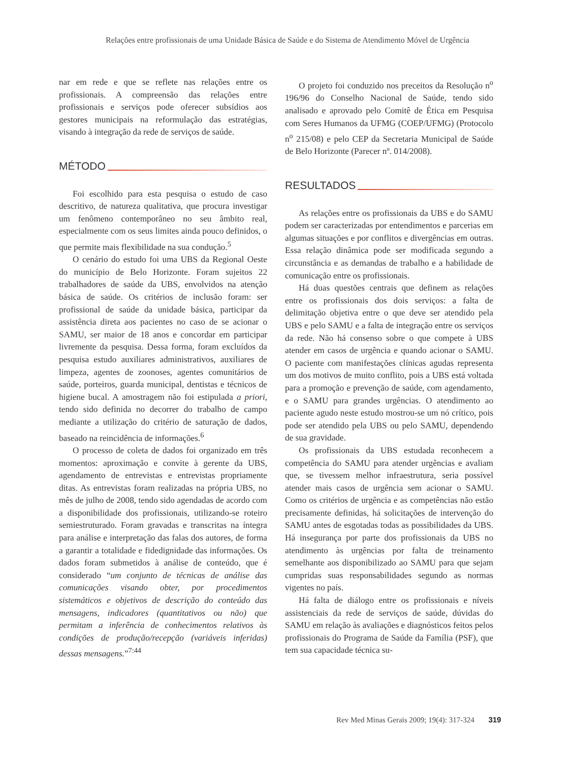Relações entre profissionais de uma Unidade Básica de Saúde e do Sistema de Atendimento Móvel de Urgência
nar em rede e que se reflete nas relações entre os profissionais. A compreensão das relações entre profissionais e serviços pode oferecer subsídios aos gestores municipais na reformulação das estratégias, visando à integração da rede de serviços de saúde.
MÉTODO
Foi escolhido para esta pesquisa o estudo de caso descritivo, de natureza qualitativa, que procura investigar um fenômeno contemporâneo no seu âmbito real, especialmente com os seus limites ainda pouco definidos, o que permite mais flexibilidade na sua condução.<sup>5</sup>
O cenário do estudo foi uma UBS da Regional Oeste do município de Belo Horizonte. Foram sujeitos 22 trabalhadores de saúde da UBS, envolvidos na atenção básica de saúde. Os critérios de inclusão foram: ser profissional de saúde da unidade básica, participar da assistência direta aos pacientes no caso de se acionar o SAMU, ser maior de 18 anos e concordar em participar livremente da pesquisa. Dessa forma, foram excluídos da pesquisa estudo auxiliares administrativos, auxiliares de limpeza, agentes de zoonoses, agentes comunitários de saúde, porteiros, guarda municipal, dentistas e técnicos de higiene bucal. A amostragem não foi estipulada a priori, tendo sido definida no decorrer do trabalho de campo mediante a utilização do critério de saturação de dados, baseado na reincidência de informações.<sup>6</sup>
O processo de coleta de dados foi organizado em três momentos: aproximação e convite à gerente da UBS, agendamento de entrevistas e entrevistas propriamente ditas. As entrevistas foram realizadas na própria UBS, no mês de julho de 2008, tendo sido agendadas de acordo com a disponibilidade dos profissionais, utilizando-se roteiro semiestruturado. Foram gravadas e transcritas na íntegra para análise e interpretação das falas dos autores, de forma a garantir a totalidade e fidedignidade das informações. Os dados foram submetidos à análise de conteúdo, que é considerado “um conjunto de técnicas de análise das comunicações visando obter, por procedimentos sistemáticos e objetivos de descrição do conteúdo das mensagens, indicadores (quantitativos ou não) que permitam a inferência de conhecimentos relativos às condições de produção/recepção (variáveis inferidas) dessas mensagens.”<sup>7:44</sup>
O projeto foi conduzido nos preceitos da Resolução n<sup>o</sup> 196/96 do Conselho Nacional de Saúde, tendo sido analisado e aprovado pelo Comitê de Ética em Pesquisa com Seres Humanos da UFMG (COEP/UFMG) (Protocolo n<sup>o</sup> 215/08) e pelo CEP da Secretaria Municipal de Saúde de Belo Horizonte (Parecer nº. 014/2008).
RESULTADOS
As relações entre os profissionais da UBS e do SAMU podem ser caracterizadas por entendimentos e parcerias em algumas situações e por conflitos e divergências em outras. Essa relação dinâmica pode ser modificada segundo a circunstância e as demandas de trabalho e a habilidade de comunicação entre os profissionais.
Há duas questões centrais que definem as relações entre os profissionais dos dois serviços: a falta de delimitação objetiva entre o que deve ser atendido pela UBS e pelo SAMU e a falta de integração entre os serviços da rede. Não há consenso sobre o que compete à UBS atender em casos de urgência e quando acionar o SAMU. O paciente com manifestações clínicas agudas representa um dos motivos de muito conflito, pois a UBS está voltada para a promoção e prevenção de saúde, com agendamento, e o SAMU para grandes urgências. O atendimento ao paciente agudo neste estudo mostrou-se um nó crítico, pois pode ser atendido pela UBS ou pelo SAMU, dependendo de sua gravidade.
Os profissionais da UBS estudada reconhecem a competência do SAMU para atender urgências e avaliam que, se tivessem melhor infraestrutura, seria possível atender mais casos de urgência sem acionar o SAMU. Como os critérios de urgência e as competências não estão precisamente definidas, há solicitações de intervenção do SAMU antes de esgotadas todas as possibilidades da UBS. Há insegurança por parte dos profissionais da UBS no atendimento às urgências por falta de treinamento semelhante aos disponibilizado ao SAMU para que sejam cumpridas suas responsabilidades segundo as normas vigentes no país.
Há falta de diálogo entre os profissionais e níveis assistenciais da rede de serviços de saúde, dúvidas do SAMU em relação às avaliações e diagnósticos feitos pelos profissionais do Programa de Saúde da Família (PSF), que tem sua capacidade técnica su-
Rev Med Minas Gerais 2009; 19(4): 317-324 319